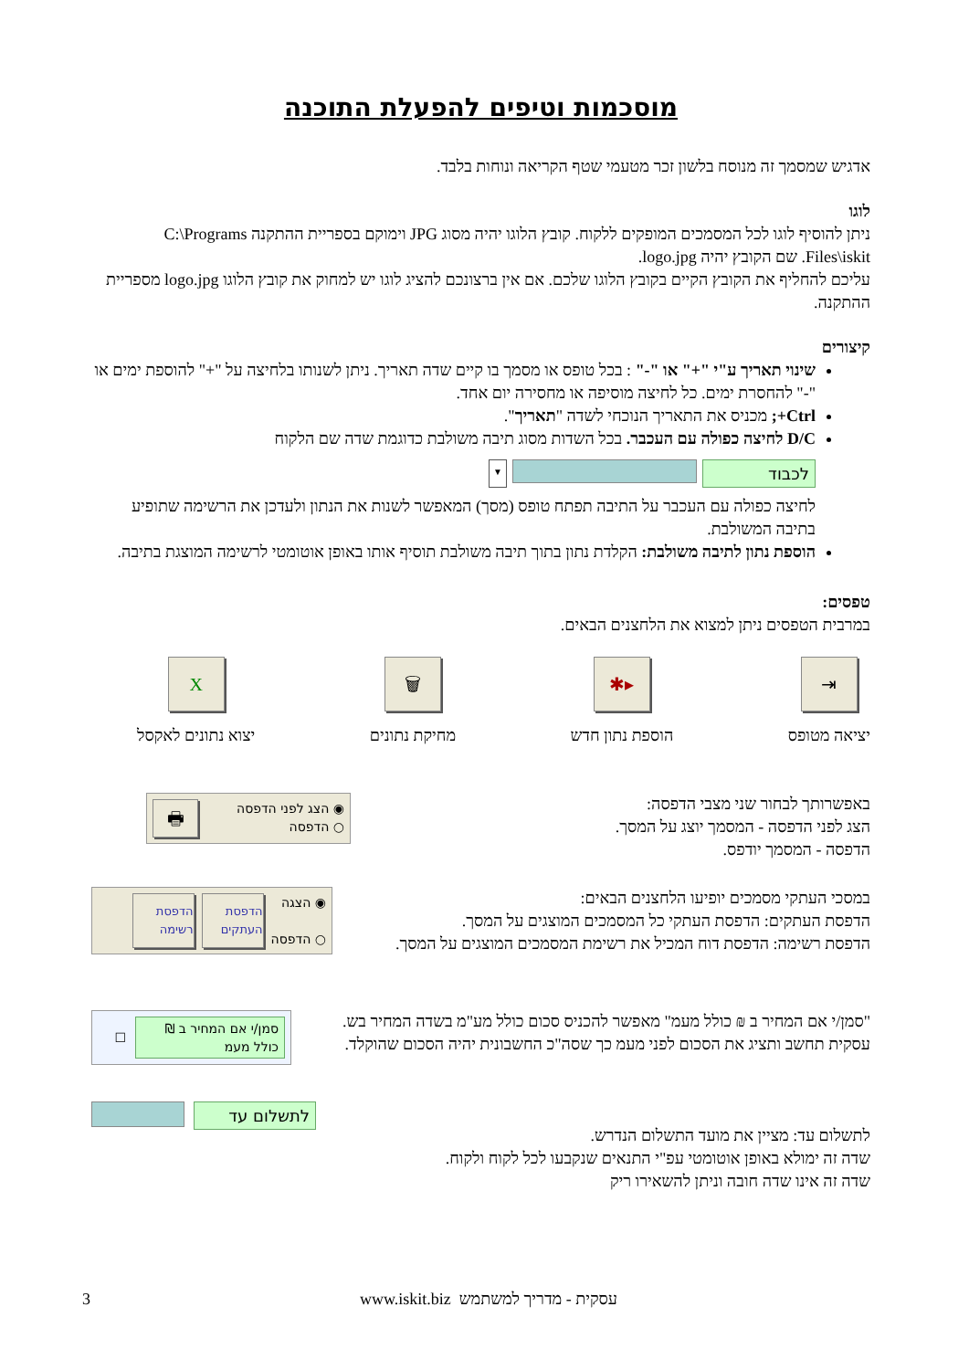מוסכמות וטיפים להפעלת התוכנה
אדגיש שמסמך זה מנוסח בלשון זכר מטעמי שטף הקריאה ונוחות בלבד.
לוגו
ניתן להוסיף לוגו לכל המסמכים המופקים ללקוח. קובץ הלוגו יהיה מסוג JPG וימוקם בספריית ההתקנה C:\Programs Files\iskit. שם הקובץ יהיה logo.jpg.
עליכם להחליף את הקובץ הקיים בקובץ הלוגו שלכם. אם אין ברצונכם להציג לוגו יש למחוק את קובץ הלוגו logo.jpg מספריית ההתקנה.
קיצורים
שינוי תאריך ע"י "+" או "-" : בכל טופס או מסמך בו קיים שדה תאריך. ניתן לשנותו בלחיצה על "+" להוספת ימים או "-" להחסרת ימים. כל לחיצה מוסיפה או מחסירה יום אחד.
Ctrl+; מכניס את התאריך הנוכחי לשדה "תאריך".
D/C לחיצה כפולה עם העכבר. בכל השדות מסוג תיבה משולבת כדוגמת שדה שם הלקוח
לכבוד ▼
לחיצה כפולה עם העכבר על התיבה תפתח טופס (מסך) המאפשר לשנות את הנתון ולעדכן את הרשימה שתופיע בתיבה המשולבת.
הוספת נתון לתיבה משולבת: הקלדת נתון בתוך תיבה משולבת תוסיף אותו באופן אוטומטי לרשימה המוצגת בתיבה.
טפסים:
במרבית הטפסים ניתן למצוא את הלחצנים הבאים.
⇥
יציאה מטופס
▸✱
הוספת נתון חדש
🗑
מחיקת נתונים
X
יצוא נתונים לאקסל
באפשרותך לבחור שני מצבי הדפסה:
הצג לפני הדפסה - המסמך יוצג על המסך.
הדפסה - המסמך יודפס.
◉ הצג לפני הדפסה
○ הדפסה
🖶
במסכי העתקי מסמכים יופיעו הלחצנים הבאים:
הדפסת העתקים: הדפסת העתקי כל המסמכים המוצגים על המסך.
הדפסת רשימה: הדפסת דוח המכיל את רשימת המסמכים המוצגים על המסך.
◉ הצגה
○ הדפסה
הדפסת העתקים
הדפסת רשימה
"סמן/י אם המחיר ב ₪ כולל מעמ" מאפשר להכניס סכום כולל מע"מ בשדה המחיר בש.
עסקית תחשב ותציג את הסכום לפני מעמ כך שסה"כ החשבונית יהיה הסכום שהוקלד.
סמן/י אם המחיר ב ₪ כולל מעמ
☐
לתשלום עד: מציין את מועד התשלום הנדרש.
שדה זה ימולא באופן אוטומטי עפ"י התנאים שנקבעו לכל לקוח ולקוח.
שדה זה אינו שדה חובה וניתן להשאירו ריק
לתשלום עד
3 www.iskit.biz עסקית - מדריך למשתמש